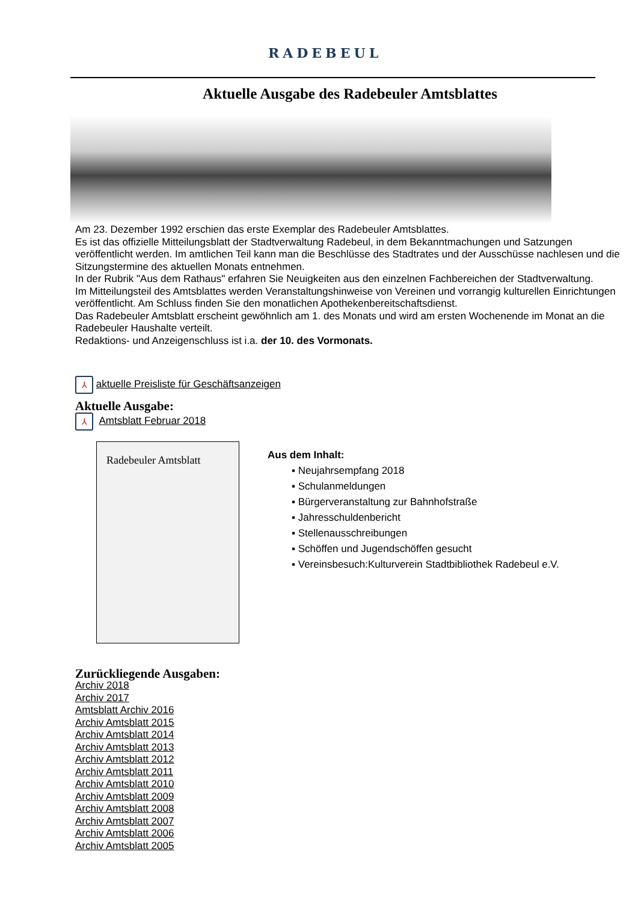RADEBEUL
Aktuelle Ausgabe des Radebeuler Amtsblattes
Am 23. Dezember 1992 erschien das erste Exemplar des Radebeuler Amtsblattes.
Es ist das offizielle Mitteilungsblatt der Stadtverwaltung Radebeul, in dem Bekanntmachungen und Satzungen veröffentlicht werden. Im amtlichen Teil kann man die Beschlüsse des Stadtrates und der Ausschüsse nachlesen und die Sitzungstermine des aktuellen Monats entnehmen.
In der Rubrik "Aus dem Rathaus" erfahren Sie Neuigkeiten aus den einzelnen Fachbereichen der Stadtverwaltung.
Im Mitteilungsteil des Amtsblattes werden Veranstaltungshinweise von Vereinen und vorrangig kulturellen Einrichtungen veröffentlicht. Am Schluss finden Sie den monatlichen Apothekenbereitschaftsdienst.
Das Radebeuler Amtsblatt erscheint gewöhnlich am 1. des Monats und wird am ersten Wochenende im Monat an die Radebeuler Haushalte verteilt.
Redaktions- und Anzeigenschluss ist i.a. der 10. des Vormonats.
⅄ aktuelle Preisliste für Geschäftsanzeigen
Aktuelle Ausgabe:
⅄ Amtsblatt Februar 2018
Radebeuler Amtsblatt
Aus dem Inhalt:
▪ Neujahrsempfang 2018
▪ Schulanmeldungen
▪ Bürgerveranstaltung zur Bahnhofstraße
▪ Jahresschuldenbericht
▪ Stellenausschreibungen
▪ Schöffen und Jugendschöffen gesucht
▪ Vereinsbesuch:Kulturverein Stadtbibliothek Radebeul e.V.
Zurückliegende Ausgaben:
Archiv 2018
Archiv 2017
Amtsblatt Archiv 2016
Archiv Amtsblatt 2015
Archiv Amtsblatt 2014
Archiv Amtsblatt 2013
Archiv Amtsblatt 2012
Archiv Amtsblatt 2011
Archiv Amtsblatt 2010
Archiv Amtsblatt 2009
Archiv Amtsblatt 2008
Archiv Amtsblatt 2007
Archiv Amtsblatt 2006
Archiv Amtsblatt 2005